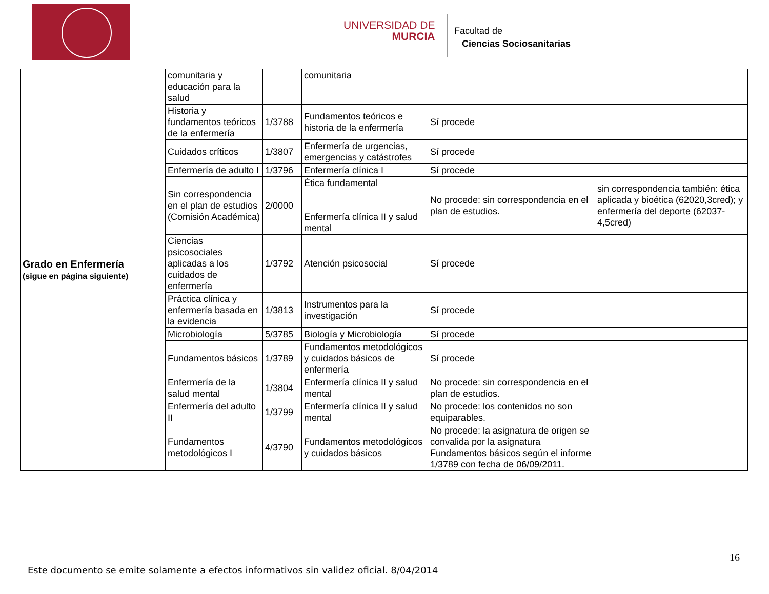UNIVERSIDAD DE
MURCIA
Facultad de
Ciencias Sociosanitarias
| Grado en Enfermería (sigue en página siguiente) | | comunitaria y educación para la salud | | comunitaria | | |
| | | Historia y fundamentos teóricos de la enfermería | 1/3788 | Fundamentos teóricos e historia de la enfermería | Sí procede | |
| | | Cuidados críticos | 1/3807 | Enfermería de urgencias, emergencias y catástrofes | Sí procede | |
| | | Enfermería de adulto I | 1/3796 | Enfermería clínica I | Sí procede | |
| | | Sin correspondencia en el plan de estudios (Comisión Académica) | 2/0000 | Ética fundamental Enfermería clínica II y salud mental | No procede: sin correspondencia en el plan de estudios. | sin correspondencia también: ética aplicada y bioética (62020,3cred); y enfermería del deporte (62037-4,5cred) |
| | | Ciencias psicosociales aplicadas a los cuidados de enfermería | 1/3792 | Atención psicosocial | Sí procede | |
| | | Práctica clínica y enfermería basada en la evidencia | 1/3813 | Instrumentos para la investigación | Sí procede | |
| | | Microbiología | 5/3785 | Biología y Microbiología | Sí procede | |
| | | Fundamentos básicos | 1/3789 | Fundamentos metodológicos y cuidados básicos de enfermería | Sí procede | |
| | | Enfermería de la salud mental | 1/3804 | Enfermería clínica II y salud mental | No procede: sin correspondencia en el plan de estudios. | |
| | | Enfermería del adulto II | 1/3799 | Enfermería clínica II y salud mental | No procede: los contenidos no son equiparables. | |
| | | Fundamentos metodológicos I | 4/3790 | Fundamentos metodológicos y cuidados básicos | No procede: la asignatura de origen se convalida por la asignatura Fundamentos básicos según el informe 1/3789 con fecha de 06/09/2011. | |
16
Este documento se emite solamente a efectos informativos sin validez oficial. 8/04/2014